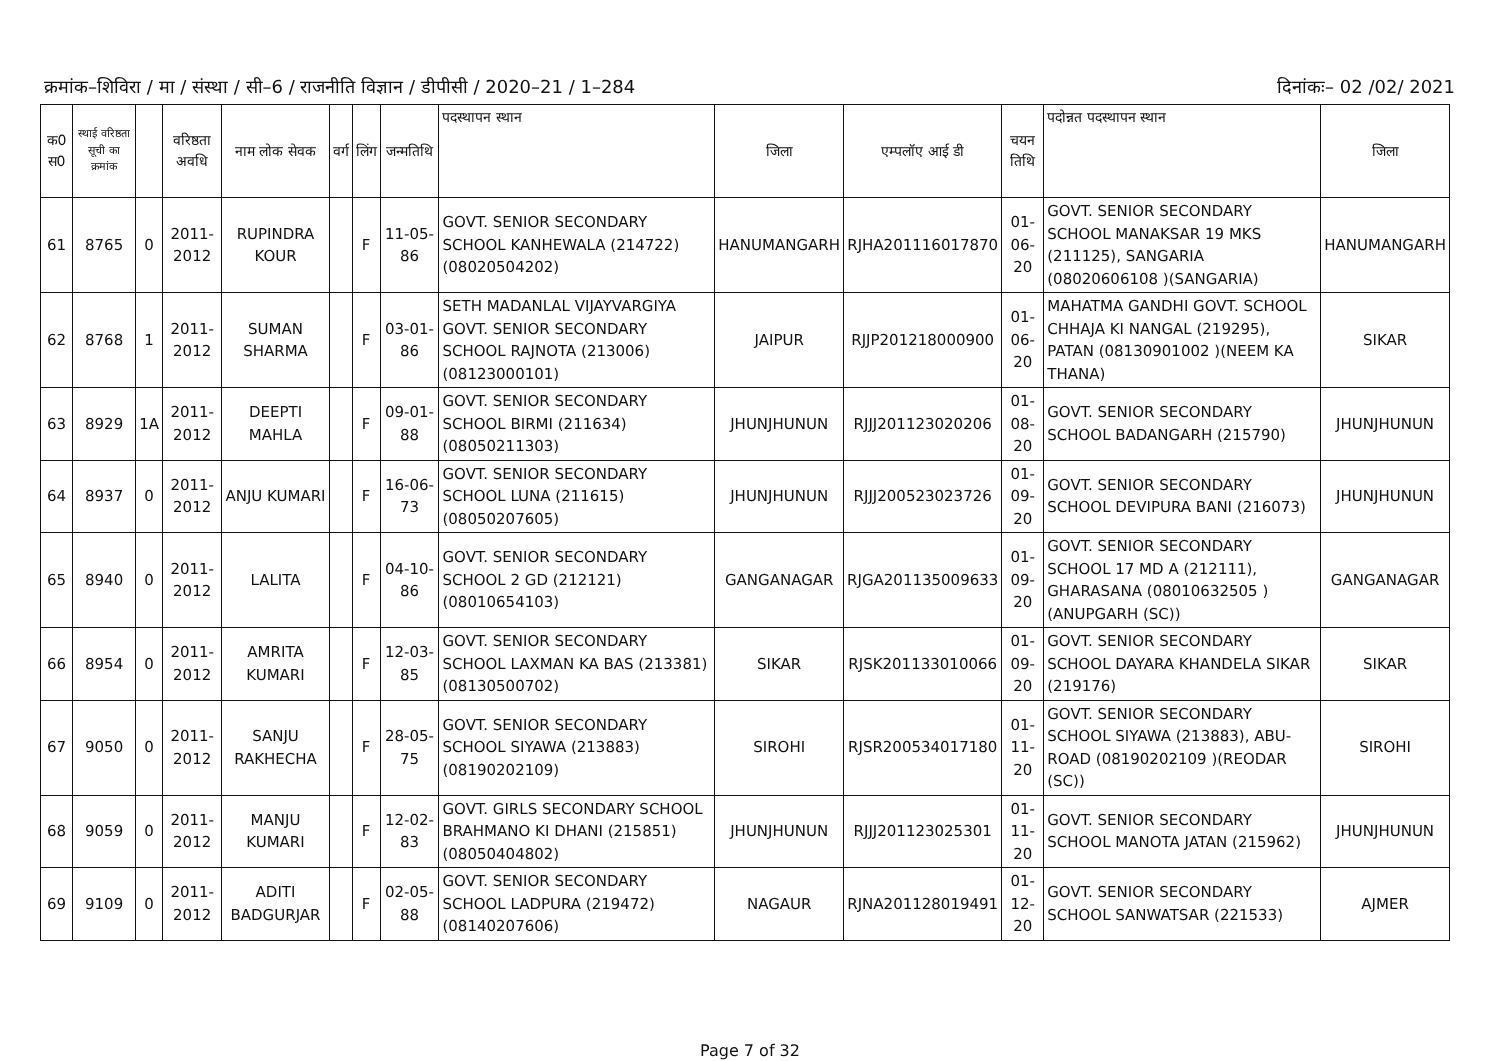क्रमांक–शिविरा / मा / संस्था / सी–6 / राजनीति विज्ञान / डीपीसी / 2020–21 / 1–284 दिनांकः– 02 /02/ 2021
| क0 स0 | स्थाई वरिष्ठता सूची का क्रमांक | | वरिष्ठता अवधि | नाम लोक सेवक | वर्ग | लिंग | जन्मतिथि | पदस्थापन स्थान | जिला | एम्पलॉए आई डी | चयन तिथि | पदोन्नत पदस्थापन स्थान | जिला |
| --- | --- | --- | --- | --- | --- | --- | --- | --- | --- | --- | --- | --- | --- |
| 61 | 8765 | 0 | 2011-2012 | RUPINDRA KOUR | | F | 11-05-86 | GOVT. SENIOR SECONDARY SCHOOL KANHEWALA (214722) (08020504202) | HANUMANGARH | RJHA201116017870 | 01-06-20 | GOVT. SENIOR SECONDARY SCHOOL MANAKSAR 19 MKS (211125), SANGARIA (08020606108 )(SANGARIA) | HANUMANGARH |
| 62 | 8768 | 1 | 2011-2012 | SUMAN SHARMA | | F | 03-01-86 | SETH MADANLAL VIJAYVARGIYA GOVT. SENIOR SECONDARY SCHOOL RAJNOTA (213006) (08123000101) | JAIPUR | RJJP201218000900 | 01-06-20 | MAHATMA GANDHI GOVT. SCHOOL CHHAJA KI NANGAL (219295), PATAN (08130901002 )(NEEM KA THANA) | SIKAR |
| 63 | 8929 | 1A | 2011-2012 | DEEPTI MAHLA | | F | 09-01-88 | GOVT. SENIOR SECONDARY SCHOOL BIRMI (211634) (08050211303) | JHUNJHUNUN | RJJJ201123020206 | 01-08-20 | GOVT. SENIOR SECONDARY SCHOOL BADANGARH (215790) | JHUNJHUNUN |
| 64 | 8937 | 0 | 2011-2012 | ANJU KUMARI | | F | 16-06-73 | GOVT. SENIOR SECONDARY SCHOOL LUNA (211615) (08050207605) | JHUNJHUNUN | RJJJ200523023726 | 01-09-20 | GOVT. SENIOR SECONDARY SCHOOL DEVIPURA BANI (216073) | JHUNJHUNUN |
| 65 | 8940 | 0 | 2011-2012 | LALITA | | F | 04-10-86 | GOVT. SENIOR SECONDARY SCHOOL 2 GD (212121) (08010654103) | GANGANAGAR | RJGA201135009633 | 01-09-20 | GOVT. SENIOR SECONDARY SCHOOL 17 MD A (212111), GHARASANA (08010632505 )(ANUPGARH (SC)) | GANGANAGAR |
| 66 | 8954 | 0 | 2011-2012 | AMRITA KUMARI | | F | 12-03-85 | GOVT. SENIOR SECONDARY SCHOOL LAXMAN KA BAS (213381) (08130500702) | SIKAR | RJSK201133010066 | 01-09-20 | GOVT. SENIOR SECONDARY SCHOOL DAYARA KHANDELA SIKAR (219176) | SIKAR |
| 67 | 9050 | 0 | 2011-2012 | SANJU RAKHECHA | | F | 28-05-75 | GOVT. SENIOR SECONDARY SCHOOL SIYAWA (213883) (08190202109) | SIROHI | RJSR200534017180 | 01-11-20 | GOVT. SENIOR SECONDARY SCHOOL SIYAWA (213883), ABU-ROAD (08190202109 )(REODAR (SC)) | SIROHI |
| 68 | 9059 | 0 | 2011-2012 | MANJU KUMARI | | F | 12-02-83 | GOVT. GIRLS SECONDARY SCHOOL BRAHMANO KI DHANI (215851) (08050404802) | JHUNJHUNUN | RJJJ201123025301 | 01-11-20 | GOVT. SENIOR SECONDARY SCHOOL MANOTA JATAN (215962) | JHUNJHUNUN |
| 69 | 9109 | 0 | 2011-2012 | ADITI BADGURJAR | | F | 02-05-88 | GOVT. SENIOR SECONDARY SCHOOL LADPURA (219472) (08140207606) | NAGAUR | RJNA201128019491 | 01-12-20 | GOVT. SENIOR SECONDARY SCHOOL SANWATSAR (221533) | AJMER |
Page 7 of 32